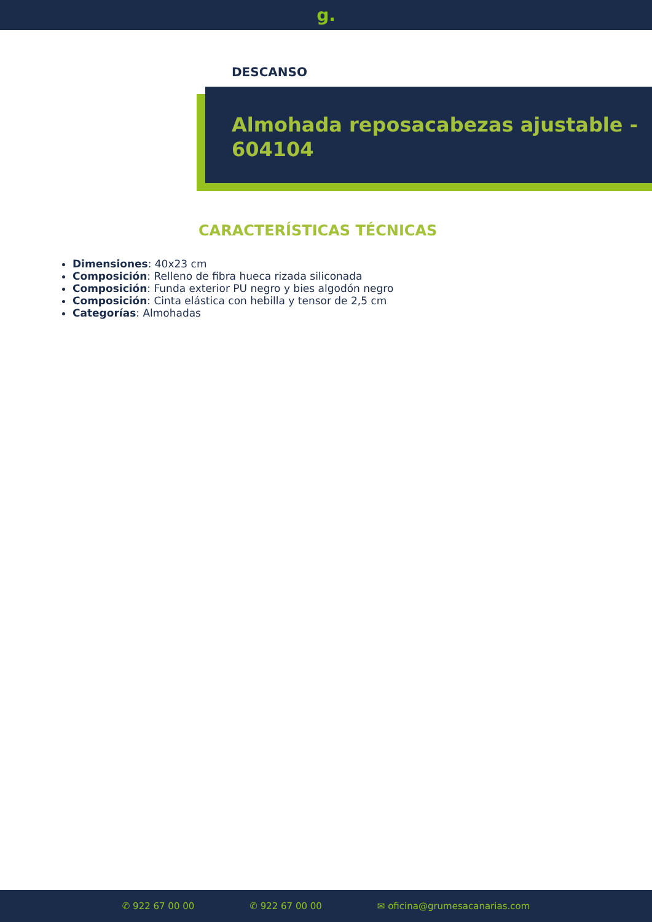g.
DESCANSO
Almohada reposacabezas ajustable - 604104
CARACTERÍSTICAS TÉCNICAS
Dimensiones: 40x23 cm
Composición: Relleno de fibra hueca rizada siliconada
Composición: Funda exterior PU negro y bies algodón negro
Composición: Cinta elástica con hebilla y tensor de 2,5 cm
Categorías: Almohadas
✆ 922 67 00 00 ✆ 922 67 00 00 ✉ oficina@grumesacanarias.com